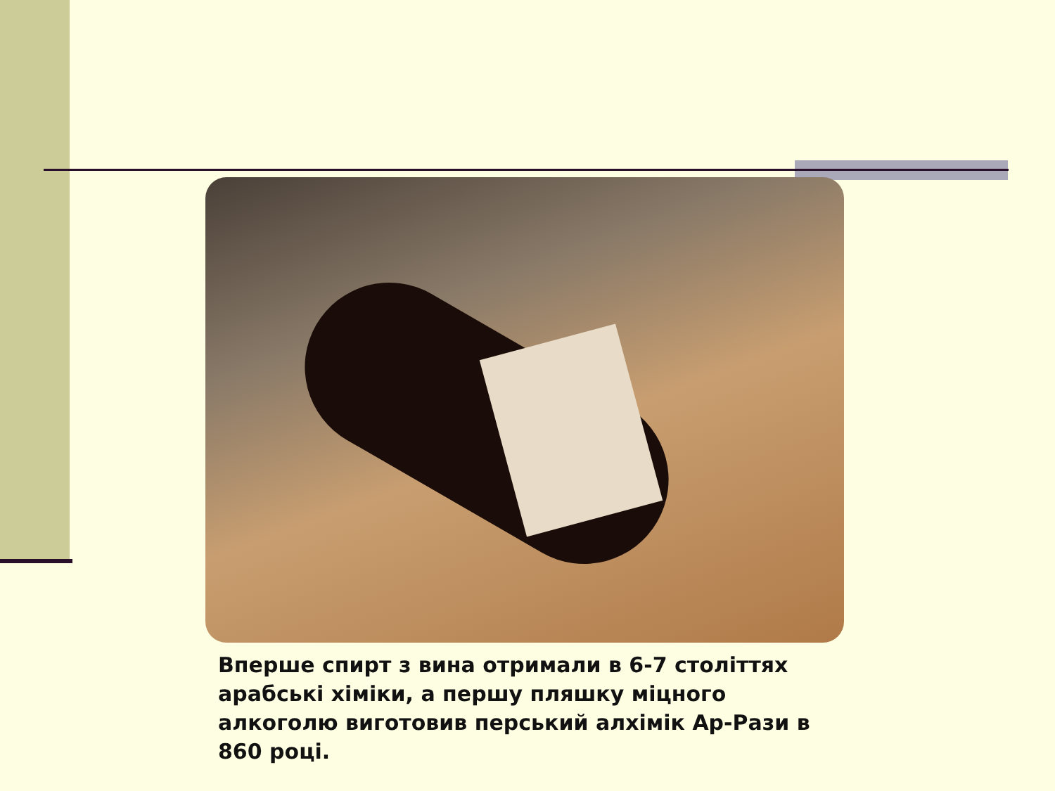Вперше спирт з вина отримали в 6-7 століттях арабські хіміки, а першу пляшку міцного алкоголю виготовив перський алхімік Ар-Рази в 860 році.